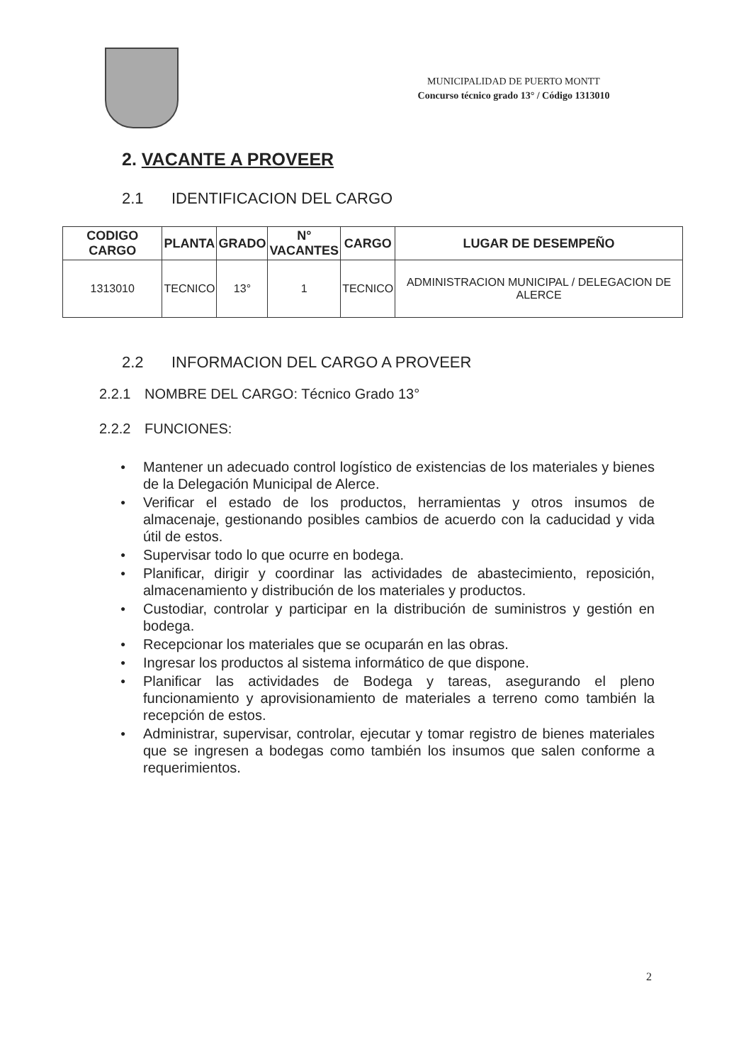MUNICIPALIDAD DE PUERTO MONTT
Concurso técnico grado 13° / Código 1313010
2. VACANTE A PROVEER
2.1 IDENTIFICACION DEL CARGO
| CODIGO CARGO | PLANTA | GRADO | N° VACANTES | CARGO | LUGAR DE DESEMPEÑO |
| --- | --- | --- | --- | --- | --- |
| 1313010 | TECNICO | 13° | 1 | TECNICO | ADMINISTRACION MUNICIPAL / DELEGACION DE ALERCE |
2.2 INFORMACION DEL CARGO A PROVEER
2.2.1 NOMBRE DEL CARGO: Técnico Grado 13°
2.2.2 FUNCIONES:
● Mantener un adecuado control logístico de existencias de los materiales y bienes de la Delegación Municipal de Alerce.
● Verificar el estado de los productos, herramientas y otros insumos de almacenaje, gestionando posibles cambios de acuerdo con la caducidad y vida útil de estos.
● Supervisar todo lo que ocurre en bodega.
● Planificar, dirigir y coordinar las actividades de abastecimiento, reposición, almacenamiento y distribución de los materiales y productos.
● Custodiar, controlar y participar en la distribución de suministros y gestión en bodega.
● Recepcionar los materiales que se ocuparán en las obras.
● Ingresar los productos al sistema informático de que dispone.
● Planificar las actividades de Bodega y tareas, asegurando el pleno funcionamiento y aprovisionamiento de materiales a terreno como también la recepción de estos.
● Administrar, supervisar, controlar, ejecutar y tomar registro de bienes materiales que se ingresen a bodegas como también los insumos que salen conforme a requerimientos.
2